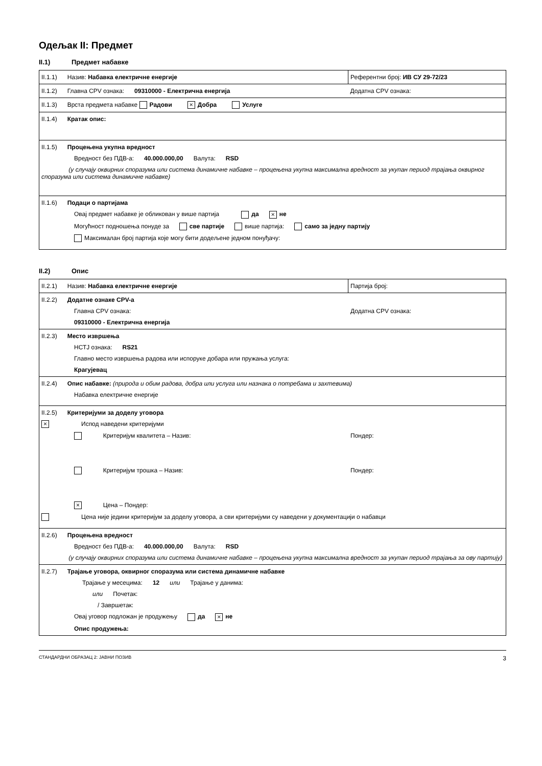Одељак II: Предмет
II.1) Предмет набавке
| II.1.1) Назив: Набавка електричне енергије | Референтни број: ИВ СУ 29-72/23 |
| II.1.2) Главна CPV ознака: 09310000 - Електрична енергија | Додатна CPV ознака: |
| II.1.3) Врста предмета набавке Радови × Добра Услуге | |
| II.1.4) Кратак опис: | |
| II.1.5) Процењена укупна вредност Вредност без ПДВ-а: 40.000.000,00 Валута: RSD (у случају оквирних споразума или система динамичне набавке – процењена укупна максимална вредност за укупан период трајања оквирног споразума или система динамичне набавке) | |
| II.1.6) Подаци о партијама Овај предмет набавке је обликован у више партија да × не Могућност подношења понуде за све партије више партија: само за једну партију Максималан број партија које могу бити додељене једном понуђачу: | |
II.2) Опис
| II.2.1) Назив: Набавка електричне енергије | Партија број: |
| II.2.2) Додатне ознаке CPV-а Главна CPV ознака: Додатна CPV ознака: 09310000 - Електрична енергија | |
| II.2.3) Место извршења НСТЈ ознака: RS21 Главно место извршења радова или испоруке добара или пружања услуга: Крагујевац | |
| II.2.4) Опис набавке: (природа и обим радова, добра или услуга или назнака о потребама и захтевима) Набавка електричне енергије | |
| II.2.5) Критеријуми за доделу уговора × Испод наведени критеријуми Критеријум квалитета – Назив: Пондер: Критеријум трошка – Назив: Пондер: × Цена – Пондер: Цена није једини критеријум за доделу уговора, а сви критеријуми су наведени у документацији о набавци | |
| II.2.6) Процењена вредност Вредност без ПДВ-а: 40.000.000,00 Валута: RSD (у случају оквирних споразума или система динамичне набавке – процењена укупна максимална вредност за укупан период трајања за ову партију) | |
| II.2.7) Трајање уговора, оквирног споразума или система динамичне набавке Трајање у месецима: 12 или Трајање у данима: или Почетак: / Завршетак: Овај уговор подложан је продужењу да × не Опис продужења: | |
СТАНДАРДНИ ОБРАЗАЦ 2: ЈАВНИ ПОЗИВ 3